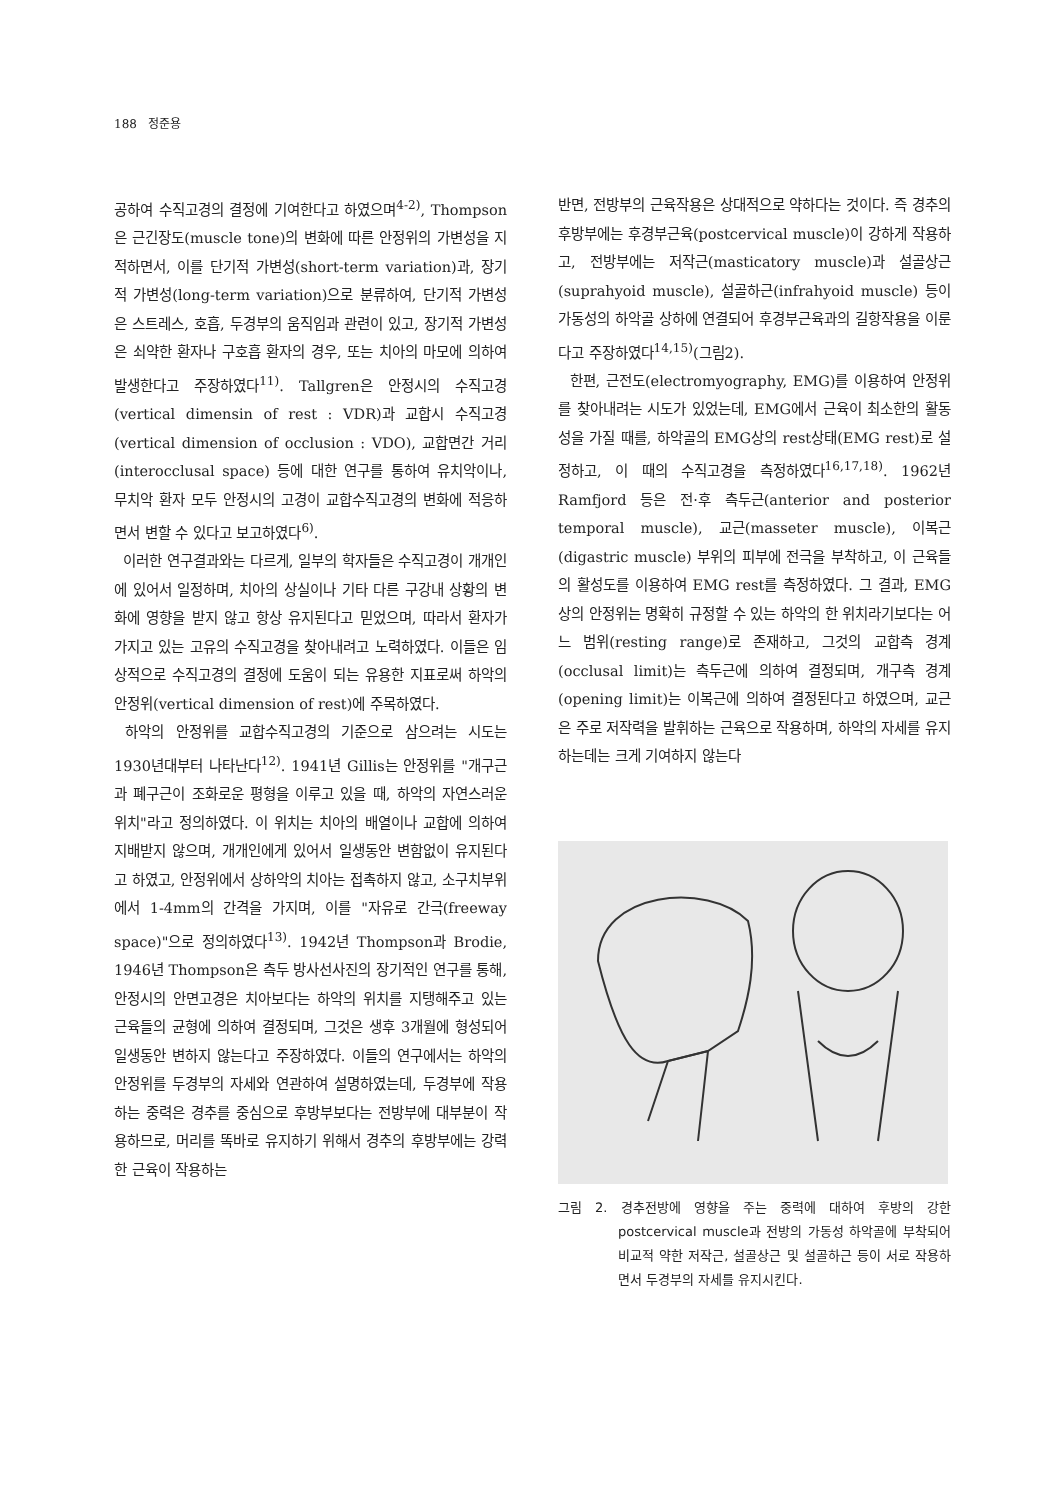188 정준용
공하여 수직고경의 결정에 기여한다고 하였으며<sup>4-2)</sup>, Thompson은 근긴장도(muscle tone)의 변화에 따른 안정위의 가변성을 지적하면서, 이를 단기적 가변성(short-term variation)과, 장기적 가변성(long-term variation)으로 분류하여, 단기적 가변성은 스트레스, 호흡, 두경부의 움직임과 관련이 있고, 장기적 가변성은 쇠약한 환자나 구호흡 환자의 경우, 또는 치아의 마모에 의하여 발생한다고 주장하였다<sup>11)</sup>. Tallgren은 안정시의 수직고경(vertical dimensin of rest : VDR)과 교합시 수직고경(vertical dimension of occlusion : VDO), 교합면간 거리(interocclusal space) 등에 대한 연구를 통하여 유치악이나, 무치악 환자 모두 안정시의 고경이 교합수직고경의 변화에 적응하면서 변할 수 있다고 보고하였다<sup>6)</sup>.
이러한 연구결과와는 다르게, 일부의 학자들은 수직고경이 개개인에 있어서 일정하며, 치아의 상실이나 기타 다른 구강내 상황의 변화에 영향을 받지 않고 항상 유지된다고 믿었으며, 따라서 환자가 가지고 있는 고유의 수직고경을 찾아내려고 노력하였다. 이들은 임상적으로 수직고경의 결정에 도움이 되는 유용한 지표로써 하악의 안정위(vertical dimension of rest)에 주목하였다.
하악의 안정위를 교합수직고경의 기준으로 삼으려는 시도는 1930년대부터 나타난다<sup>12)</sup>. 1941년 Gillis는 안정위를 "개구근과 폐구근이 조화로운 평형을 이루고 있을 때, 하악의 자연스러운 위치"라고 정의하였다. 이 위치는 치아의 배열이나 교합에 의하여 지배받지 않으며, 개개인에게 있어서 일생동안 변함없이 유지된다고 하였고, 안정위에서 상하악의 치아는 접촉하지 않고, 소구치부위에서 1-4mm의 간격을 가지며, 이를 "자유로 간극(freeway space)"으로 정의하였다<sup>13)</sup>. 1942년 Thompson과 Brodie, 1946년 Thompson은 측두 방사선사진의 장기적인 연구를 통해, 안정시의 안면고경은 치아보다는 하악의 위치를 지탱해주고 있는 근육들의 균형에 의하여 결정되며, 그것은 생후 3개월에 형성되어 일생동안 변하지 않는다고 주장하였다. 이들의 연구에서는 하악의 안정위를 두경부의 자세와 연관하여 설명하였는데, 두경부에 작용하는 중력은 경추를 중심으로 후방부보다는 전방부에 대부분이 작용하므로, 머리를 똑바로 유지하기 위해서 경추의 후방부에는 강력한 근육이 작용하는
반면, 전방부의 근육작용은 상대적으로 약하다는 것이다. 즉 경추의 후방부에는 후경부근육(postcervical muscle)이 강하게 작용하고, 전방부에는 저작근(masticatory muscle)과 설골상근(suprahyoid muscle), 설골하근(infrahyoid muscle) 등이 가동성의 하악골 상하에 연결되어 후경부근육과의 길항작용을 이룬다고 주장하였다<sup>14,15)</sup>(그림2).
한편, 근전도(electromyography, EMG)를 이용하여 안정위를 찾아내려는 시도가 있었는데, EMG에서 근육이 최소한의 활동성을 가질 때를, 하악골의 EMG상의 rest상태(EMG rest)로 설정하고, 이 때의 수직고경을 측정하였다<sup>16,17,18)</sup>. 1962년 Ramfjord 등은 전·후 측두근(anterior and posterior temporal muscle), 교근(masseter muscle), 이복근(digastric muscle) 부위의 피부에 전극을 부착하고, 이 근육들의 활성도를 이용하여 EMG rest를 측정하였다. 그 결과, EMG상의 안정위는 명확히 규정할 수 있는 하악의 한 위치라기보다는 어느 범위(resting range)로 존재하고, 그것의 교합측 경계(occlusal limit)는 측두근에 의하여 결정되며, 개구측 경계(opening limit)는 이복근에 의하여 결정된다고 하였으며, 교근은 주로 저작력을 발휘하는 근육으로 작용하며, 하악의 자세를 유지하는데는 크게 기여하지 않는다
그림 2. 경추전방에 영향을 주는 중력에 대하여 후방의 강한 postcervical muscle과 전방의 가동성 하악골에 부착되어 비교적 약한 저작근, 설골상근 및 설골하근 등이 서로 작용하면서 두경부의 자세를 유지시킨다.